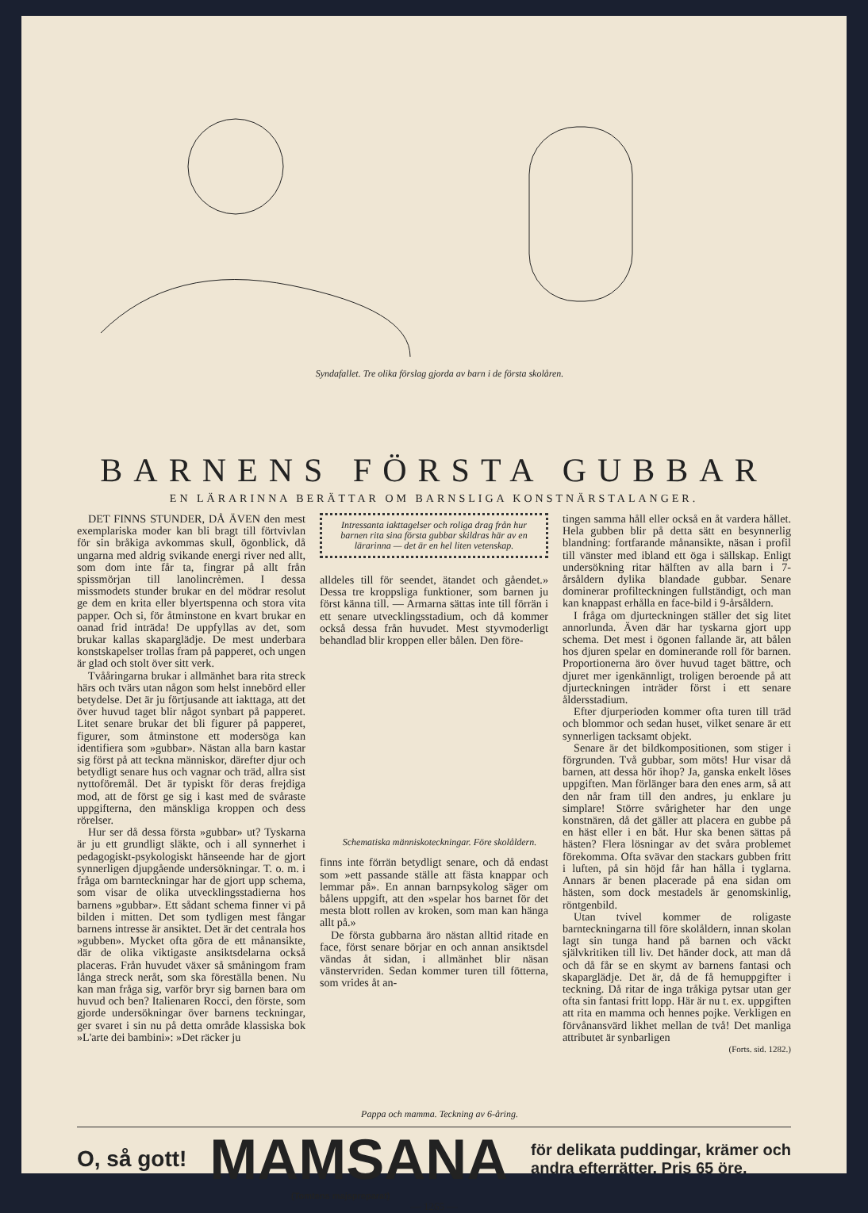Syndafallet. Tre olika förslag gjorda av barn i de första skolåren.
BARNENS FÖRSTA GUBBAR
EN LÄRARINNA BERÄTTAR OM BARNSLIGA KONSTNÄRSTALANGER.
DET FINNS STUNDER, DÅ ÄVEN den mest exemplariska moder kan bli bragt till förtvivlan för sin bråkiga avkommas skull, ögonblick, då ungarna med aldrig svikande energi river ned allt, som dom inte får ta, fingrar på allt från spissmörjan till lanolincrèmen. I dessa missmodets stunder brukar en del mödrar resolut ge dem en krita eller blyertspenna och stora vita papper. Och si, för åtminstone en kvart brukar en oanad frid inträda! De uppfyllas av det, som brukar kallas skaparglädje. De mest underbara konstskapelser trollas fram på papperet, och ungen är glad och stolt över sitt verk.
Tvååringarna brukar i allmänhet bara rita streck härs och tvärs utan någon som helst innebörd eller betydelse. Det är ju förtjusande att iakttaga, att det över huvud taget blir något synbart på papperet. Litet senare brukar det bli figurer på papperet, figurer, som åtminstone ett modersöga kan identifiera som »gubbar». Nästan alla barn kastar sig först på att teckna människor, därefter djur och betydligt senare hus och vagnar och träd, allra sist nyttoföremål. Det är typiskt för deras frejdiga mod, att de först ge sig i kast med de svåraste uppgifterna, den mänskliga kroppen och dess rörelser.
Hur ser då dessa första »gubbar» ut? Tyskarna är ju ett grundligt släkte, och i all synnerhet i pedagogiskt-psykologiskt hänseende har de gjort synnerligen djupgående undersökningar. T. o. m. i fråga om barnteckningar har de gjort upp schema, som visar de olika utvecklingsstadierna hos barnens »gubbar». Ett sådant schema finner vi på bilden i mitten. Det som tydligen mest fångar barnens intresse är ansiktet. Det är det centrala hos »gubben». Mycket ofta göra de ett månansikte, där de olika viktigaste ansiktsdelarna också placeras. Från huvudet växer så småningom fram långa streck neråt, som ska föreställa benen. Nu kan man fråga sig, varför bryr sig barnen bara om huvud och ben? Italienaren Rocci, den förste, som gjorde undersökningar över barnens teckningar, ger svaret i sin nu på detta område klassiska bok »L'arte dei bambini»: »Det räcker ju
Intressanta iakttagelser och roliga drag från hur barnen rita sina första gubbar skildras här av en lärarinna — det är en hel liten vetenskap.
alldeles till för seendet, ätandet och gåendet.» Dessa tre kroppsliga funktioner, som barnen ju först känna till. — Armarna sättas inte till förrän i ett senare utvecklingsstadium, och då kommer också dessa från huvudet. Mest styvmoderligt behandlad blir kroppen eller bålen. Den före-
Schematiska människoteckningar. Före skolåldern.
finns inte förrän betydligt senare, och då endast som »ett passande ställe att fästa knappar och lemmar på». En annan barnpsykolog säger om bålens uppgift, att den »spelar hos barnet för det mesta blott rollen av kroken, som man kan hänga allt på.»
De första gubbarna äro nästan alltid ritade en face, först senare börjar en och annan ansiktsdel vändas åt sidan, i allmänhet blir näsan vänstervriden. Sedan kommer turen till fötterna, som vrides åt an-
Pappa och mamma. Teckning av 6-åring.
tingen samma håll eller också en åt vardera hållet. Hela gubben blir på detta sätt en besynnerlig blandning: fortfarande månansikte, näsan i profil till vänster med ibland ett öga i sällskap. Enligt undersökning ritar hälften av alla barn i 7-årsåldern dylika blandade gubbar. Senare dominerar profilteckningen fullständigt, och man kan knappast erhålla en face-bild i 9-årsåldern.
I fråga om djurteckningen ställer det sig litet annorlunda. Även där har tyskarna gjort upp schema. Det mest i ögonen fallande är, att bålen hos djuren spelar en dominerande roll för barnen. Proportionerna äro över huvud taget bättre, och djuret mer igenkännligt, troligen beroende på att djurteckningen inträder först i ett senare åldersstadium.
Efter djurperioden kommer ofta turen till träd och blommor och sedan huset, vilket senare är ett synnerligen tacksamt objekt.
Senare är det bildkompositionen, som stiger i förgrunden. Två gubbar, som möts! Hur visar då barnen, att dessa hör ihop? Ja, ganska enkelt löses uppgiften. Man förlänger bara den enes arm, så att den når fram till den andres, ju enklare ju simplare! Större svårigheter har den unge konstnären, då det gäller att placera en gubbe på en häst eller i en båt. Hur ska benen sättas på hästen? Flera lösningar av det svåra problemet förekomma. Ofta svävar den stackars gubben fritt i luften, på sin höjd får han hålla i tyglarna. Annars är benen placerade på ena sidan om hästen, som dock mestadels är genomskinlig, röntgenbild.
Utan tvivel kommer de roligaste barnteckningarna till före skolåldern, innan skolan lagt sin tunga hand på barnen och väckt självkritiken till liv. Det händer dock, att man då och då får se en skymt av barnens fantasi och skaparglädje. Det är, då de få hemuppgifter i teckning. Då ritar de inga tråkiga pytsar utan ger ofta sin fantasi fritt lopp. Här är nu t. ex. uppgiften att rita en mamma och hennes pojke. Verkligen en förvånansvärd likhet mellan de två! Det manliga attributet är synbarligen
(Forts. sid. 1282.)
O, så gott! MAMSANA för delikata puddingar, krämer och
andra efterrätter. Pris 65 öre.
(Tomtens majspreparat)
— 1265 —